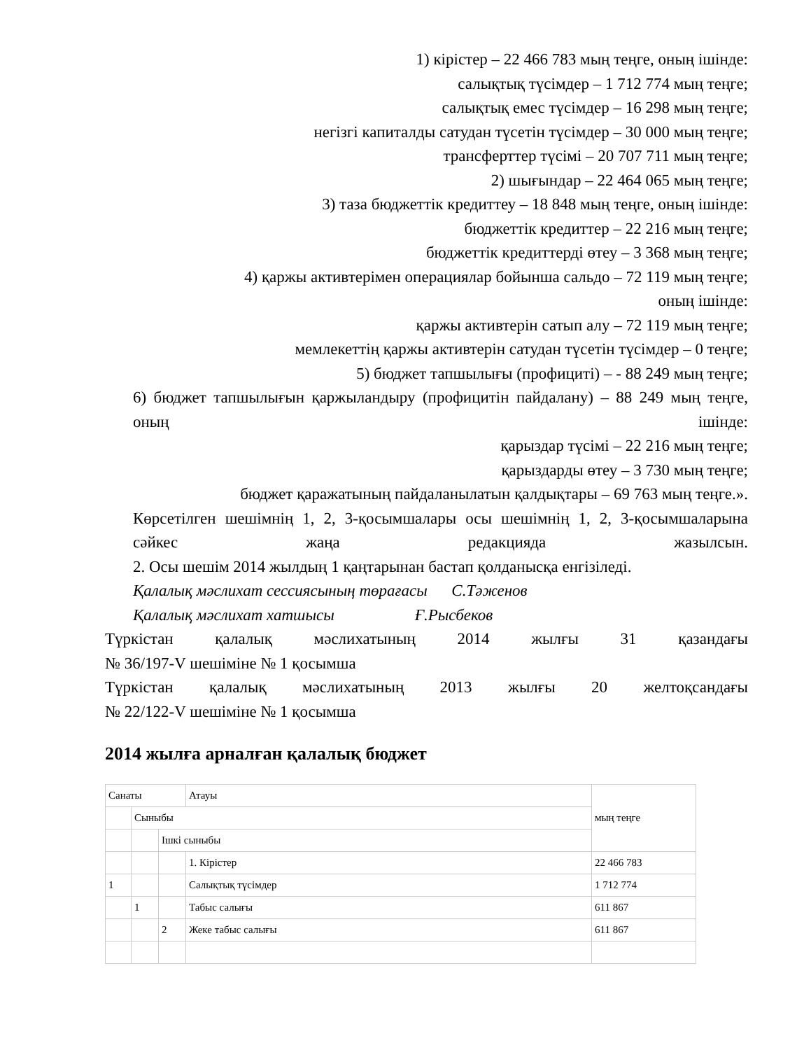1) кірістер – 22 466 783 мың теңге, оның ішінде:
салықтық түсімдер – 1 712 774 мың теңге;
салықтық емес түсімдер – 16 298 мың теңге;
негізгі капиталды сатудан түсетін түсімдер – 30 000 мың теңге;
трансферттер түсімі – 20 707 711 мың теңге;
2) шығындар – 22 464 065 мың теңге;
3) таза бюджеттік кредиттеу – 18 848 мың теңге, оның ішінде:
бюджеттік кредиттер – 22 216 мың теңге;
бюджеттік кредиттерді өтеу – 3 368 мың теңге;
4) қаржы активтерімен операциялар бойынша сальдо – 72 119 мың теңге;
оның ішінде:
қаржы активтерін сатып алу – 72 119 мың теңге;
мемлекеттің қаржы активтерін сатудан түсетін түсімдер – 0 теңге;
5) бюджет тапшылығы (профициті) – - 88 249 мың теңге;
6) бюджет тапшылығын қаржыландыру (профицитін пайдалану) – 88 249 мың теңге, оның ішінде:
қарыздар түсімі – 22 216 мың теңге;
қарыздарды өтеу – 3 730 мың теңге;
бюджет қаражатының пайдаланылатын қалдықтары – 69 763 мың теңге.».
Көрсетілген шешімнің 1, 2, 3-қосымшалары осы шешімнің 1, 2, 3-қосымшаларына сәйкес жаңа редакцияда жазылсын.
2. Осы шешім 2014 жылдың 1 қаңтарынан бастап қолданысқа енгізіледі.
Қалалық мәслихат сессиясының төрағасы С.Тәженов
Қалалық мәслихат хатшысы Ғ.Рысбеков
Түркістан қалалық мәслихатының 2014 жылғы 31 қазандағы
№ 36/197-V шешіміне № 1 қосымша
Түркістан қалалық мәслихатының 2013 жылғы 20 желтоқсандағы
№ 22/122-V шешіміне № 1 қосымша
2014 жылға арналған қалалық бюджет
| Санаты | | | Атауы | мың теңге |
| | Сыныбы | | | |
| | | Ішкі сыныбы | | |
| | | | 1. Кірістер | 22 466 783 |
| 1 | | | Салықтық түсімдер | 1 712 774 |
| | 1 | | Табыс салығы | 611 867 |
| | | 2 | Жеке табыс салығы | 611 867 |